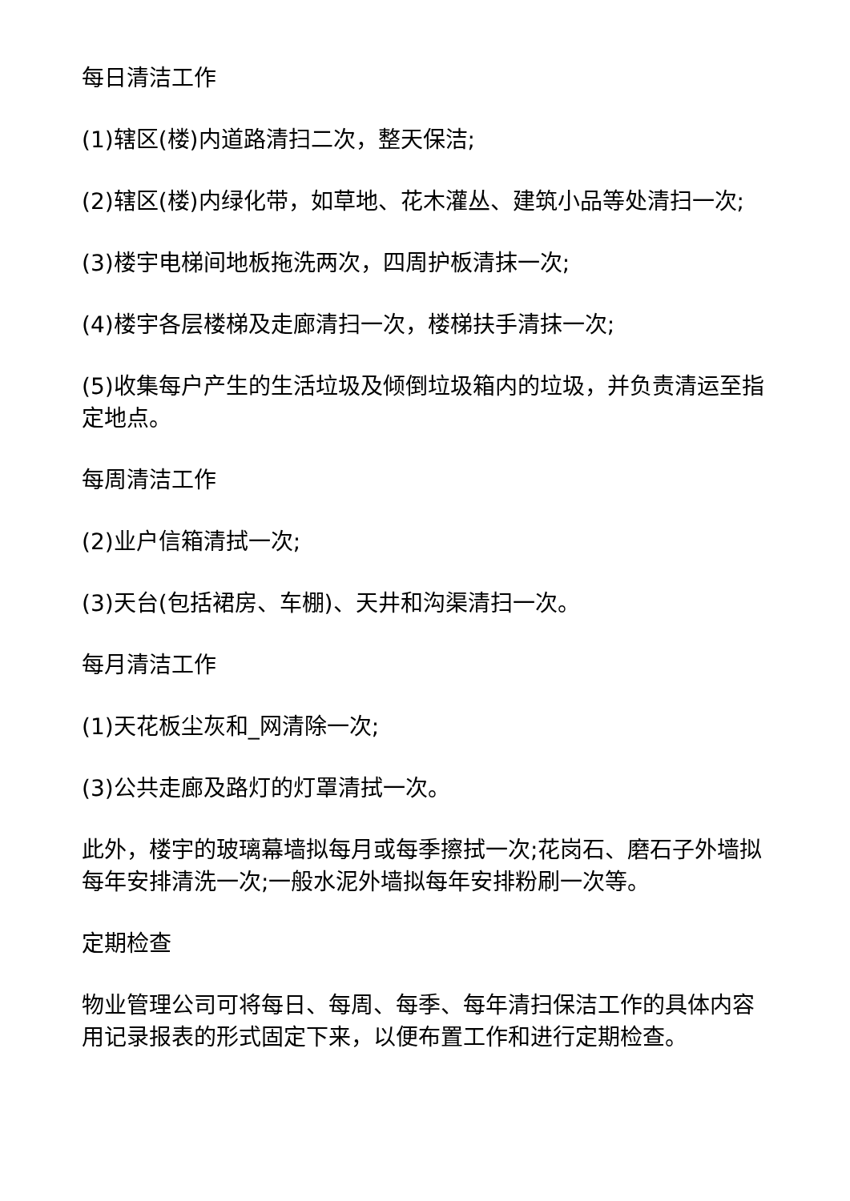每日清洁工作
(1)辖区(楼)内道路清扫二次，整天保洁;
(2)辖区(楼)内绿化带，如草地、花木灌丛、建筑小品等处清扫一次;
(3)楼宇电梯间地板拖洗两次，四周护板清抹一次;
(4)楼宇各层楼梯及走廊清扫一次，楼梯扶手清抹一次;
(5)收集每户产生的生活垃圾及倾倒垃圾箱内的垃圾，并负责清运至指定地点。
每周清洁工作
(2)业户信箱清拭一次;
(3)天台(包括裙房、车棚)、天井和沟渠清扫一次。
每月清洁工作
(1)天花板尘灰和_网清除一次;
(3)公共走廊及路灯的灯罩清拭一次。
此外，楼宇的玻璃幕墙拟每月或每季擦拭一次;花岗石、磨石子外墙拟每年安排清洗一次;一般水泥外墙拟每年安排粉刷一次等。
定期检查
物业管理公司可将每日、每周、每季、每年清扫保洁工作的具体内容用记录报表的形式固定下来，以便布置工作和进行定期检查。